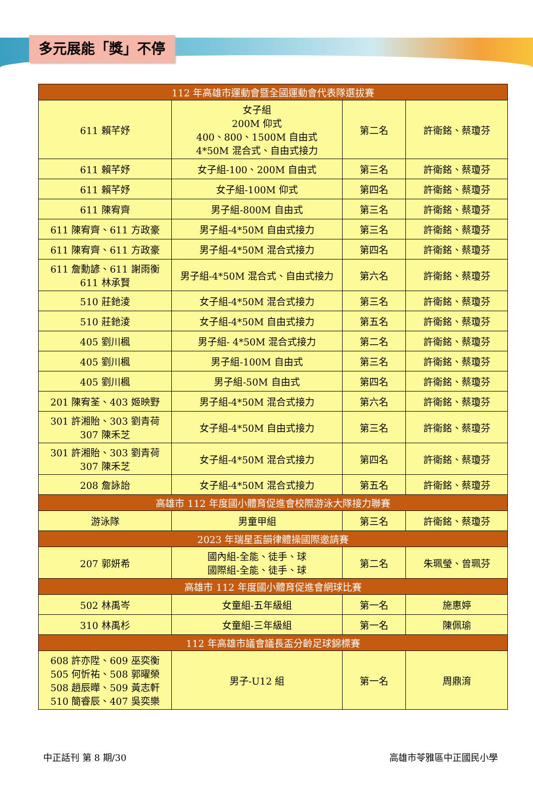多元展能「獎」不停
| 112 年高雄市運動會暨全國運動會代表隊選拔賽 | | | |
| --- | --- | --- | --- |
| 611 賴芊妤 | 女子組 200M 仰式 400、800、1500M 自由式 4*50M 混合式、自由式接力 | 第二名 | 許衛銘、蔡瓊芬 |
| 611 賴芊妤 | 女子組-100、200M 自由式 | 第三名 | 許衛銘、蔡瓊芬 |
| 611 賴芊妤 | 女子組-100M 仰式 | 第四名 | 許衛銘、蔡瓊芬 |
| 611 陳宥齊 | 男子組-800M 自由式 | 第三名 | 許衛銘、蔡瓊芬 |
| 611 陳宥齊、611 方政豪 | 男子組-4*50M 自由式接力 | 第三名 | 許衛銘、蔡瓊芬 |
| 611 陳宥齊、611 方政豪 | 男子組-4*50M 混合式接力 | 第四名 | 許衛銘、蔡瓊芬 |
| 611 詹勳諺、611 謝雨衡 611 林承賢 | 男子組-4*50M 混合式、自由式接力 | 第六名 | 許衛銘、蔡瓊芬 |
| 510 莊釶淩 | 女子組-4*50M 混合式接力 | 第三名 | 許衛銘、蔡瓊芬 |
| 510 莊釶淩 | 女子組-4*50M 自由式接力 | 第五名 | 許衛銘、蔡瓊芬 |
| 405 劉川楓 | 男子組- 4*50M 混合式接力 | 第二名 | 許衛銘、蔡瓊芬 |
| 405 劉川楓 | 男子組-100M 自由式 | 第三名 | 許衛銘、蔡瓊芬 |
| 405 劉川楓 | 男子組-50M 自由式 | 第四名 | 許衛銘、蔡瓊芬 |
| 201 陳宥荃、403 姬映野 | 男子組-4*50M 混合式接力 | 第六名 | 許衛銘、蔡瓊芬 |
| 301 許湘貽、303 劉青荷 307 陳禾芝 | 女子組-4*50M 自由式接力 | 第三名 | 許衛銘、蔡瓊芬 |
| 301 許湘貽、303 劉青荷 307 陳禾芝 | 女子組-4*50M 混合式接力 | 第四名 | 許衛銘、蔡瓊芬 |
| 208 詹詠詒 | 女子組-4*50M 混合式接力 | 第五名 | 許衛銘、蔡瓊芬 |
| 高雄市 112 年度國小體育促進會校際游泳大隊接力聯賽 | | | |
| 游泳隊 | 男童甲組 | 第三名 | 許衛銘、蔡瓊芬 |
| 2023 年瑞星盃韻律體操國際邀請賽 | | | |
| 207 郭妍希 | 國內組-全能、徒手、球 國際組-全能、徒手、球 | 第二名 | 朱珮瑩、曾珮芬 |
| 高雄市 112 年度國小體育促進會網球比賽 | | | |
| 502 林禹岑 | 女童組-五年級組 | 第一名 | 施惠婷 |
| 310 林禹杉 | 女童組-三年級組 | 第一名 | 陳佩瑜 |
| 112 年高雄市議會議長盃分齡足球錦標賽 | | | |
| 608 許亦陞、609 巫奕衡 505 何忻祐、508 郭曜榮 508 趙辰曄、509 黃志軒 510 簡睿辰、407 吳奕樂 | 男子-U12 組 | 第一名 | 周鼎淯 |
中正話刊 第 8 期/30 高雄市苓雅區中正國民小學